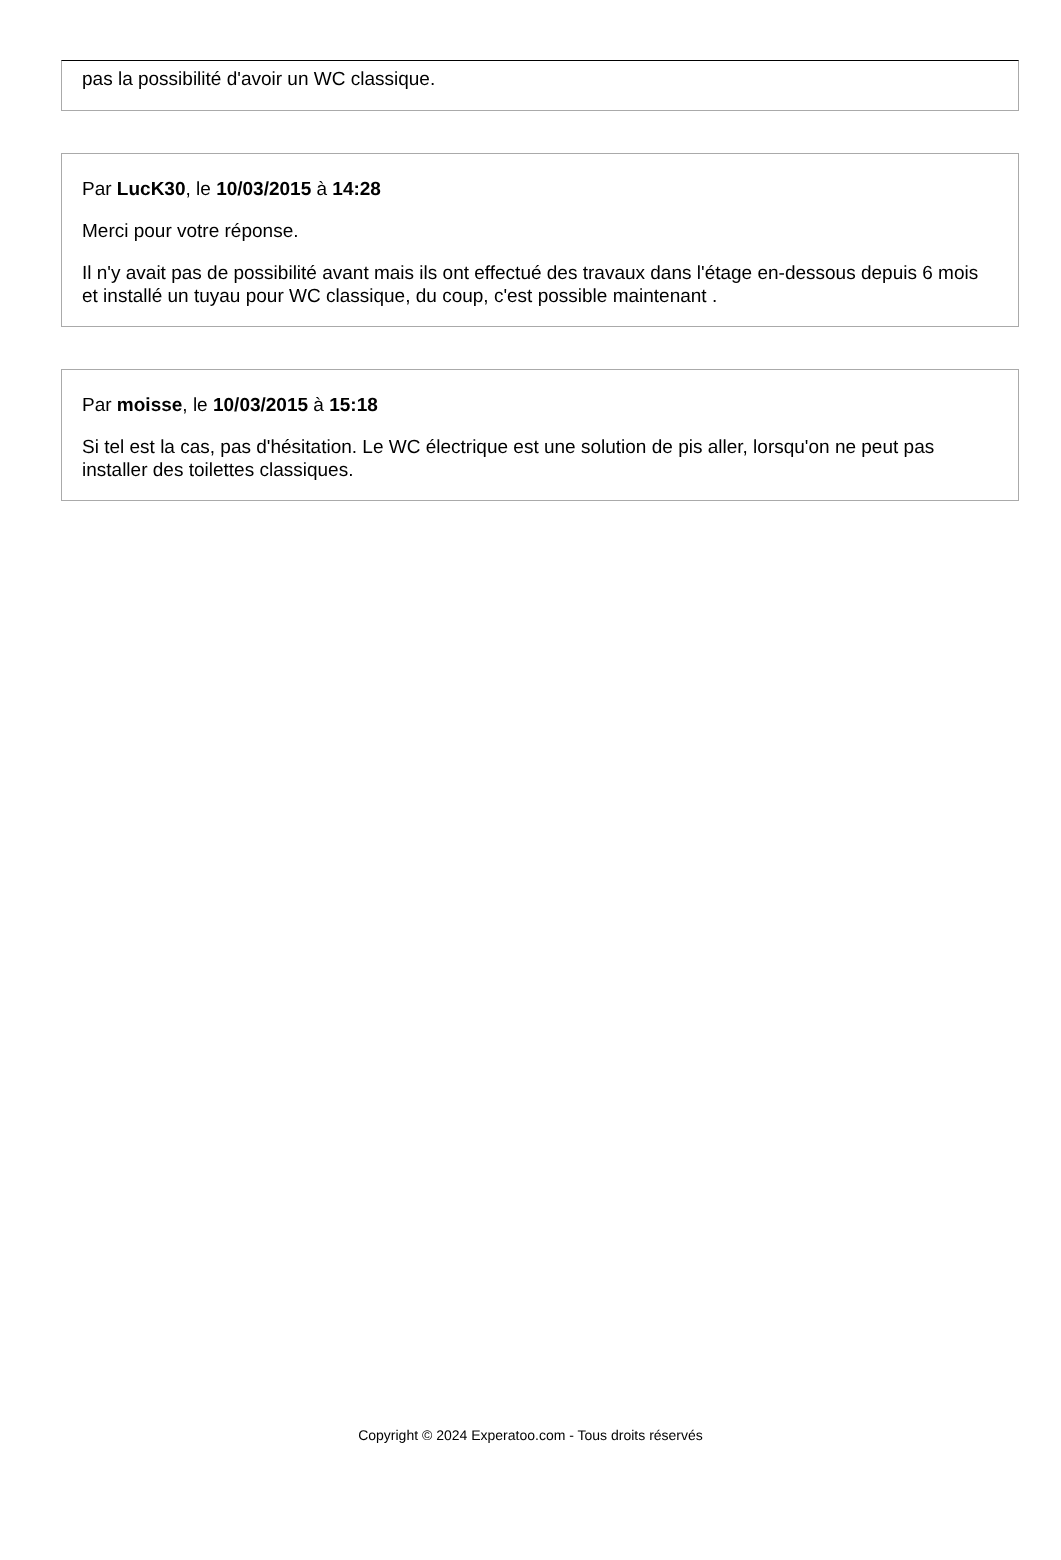pas la possibilité d'avoir un WC classique.
Par LucK30, le 10/03/2015 à 14:28
Merci pour votre réponse.
Il n'y avait pas de possibilité avant mais ils ont effectué des travaux dans l'étage en-dessous depuis 6 mois et installé un tuyau pour WC classique, du coup, c'est possible maintenant .
Par moisse, le 10/03/2015 à 15:18
Si tel est la cas, pas d'hésitation. Le WC électrique est une solution de pis aller, lorsqu'on ne peut pas installer des toilettes classiques.
Copyright © 2024 Experatoo.com - Tous droits réservés